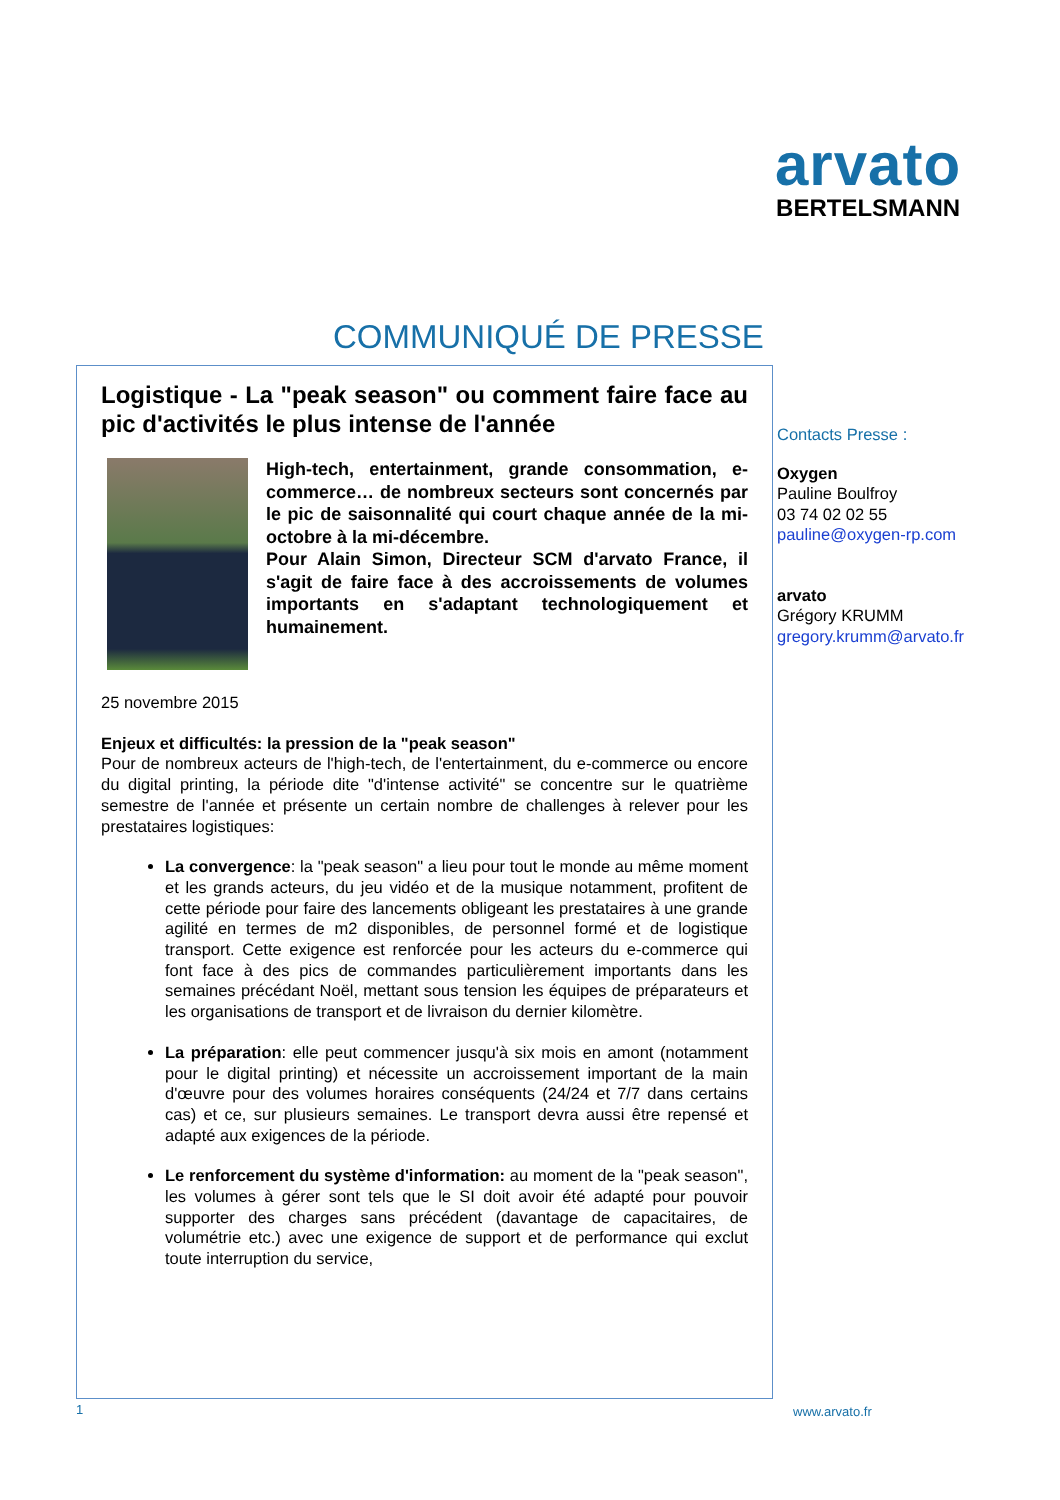arvato
BERTELSMANN
COMMUNIQUÉ DE PRESSE
Logistique - La "peak season" ou comment faire face au pic d'activités le plus intense de l'année
High-tech, entertainment, grande consommation, e-commerce… de nombreux secteurs sont concernés par le pic de saisonnalité qui court chaque année de la mi-octobre à la mi-décembre.
Pour Alain Simon, Directeur SCM d'arvato France, il s'agit de faire face à des accroissements de volumes importants en s'adaptant technologiquement et humainement.
25 novembre 2015
Enjeux et difficultés: la pression de la "peak season"
Pour de nombreux acteurs de l'high-tech, de l'entertainment, du e-commerce ou encore du digital printing, la période dite "d'intense activité" se concentre sur le quatrième semestre de l'année et présente un certain nombre de challenges à relever pour les prestataires logistiques:
La convergence: la "peak season" a lieu pour tout le monde au même moment et les grands acteurs, du jeu vidéo et de la musique notamment, profitent de cette période pour faire des lancements obligeant les prestataires à une grande agilité en termes de m2 disponibles, de personnel formé et de logistique transport. Cette exigence est renforcée pour les acteurs du e-commerce qui font face à des pics de commandes particulièrement importants dans les semaines précédant Noël, mettant sous tension les équipes de préparateurs et les organisations de transport et de livraison du dernier kilomètre.
La préparation: elle peut commencer jusqu'à six mois en amont (notamment pour le digital printing) et nécessite un accroissement important de la main d'œuvre pour des volumes horaires conséquents (24/24 et 7/7 dans certains cas) et ce, sur plusieurs semaines. Le transport devra aussi être repensé et adapté aux exigences de la période.
Le renforcement du système d'information: au moment de la "peak season", les volumes à gérer sont tels que le SI doit avoir été adapté pour pouvoir supporter des charges sans précédent (davantage de capacitaires, de volumétrie etc.) avec une exigence de support et de performance qui exclut toute interruption du service,
Contacts Presse :
Oxygen
Pauline Boulfroy
03 74 02 02 55
pauline@oxygen-rp.com
arvato
Grégory KRUMM
gregory.krumm@arvato.fr
1 www.arvato.fr